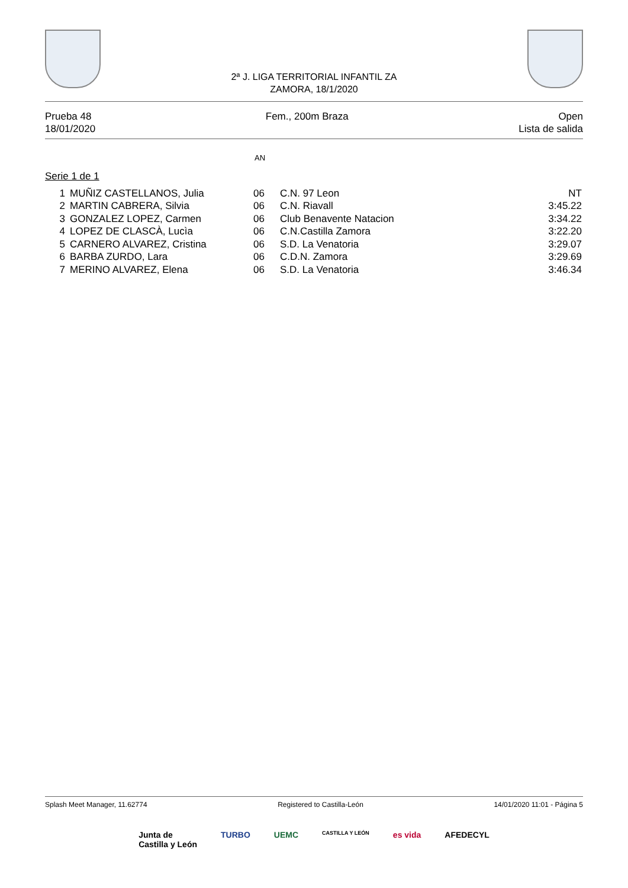2ª J. LIGA TERRITORIAL INFANTIL ZA
ZAMORA, 18/1/2020
Prueba 48
18/01/2020
Fem., 200m Braza Open
Lista de salida
AN
Serie 1 de 1
| 1 | MUÑIZ CASTELLANOS, Julia | 06 | C.N. 97 Leon | NT |
| 2 | MARTIN CABRERA, Silvia | 06 | C.N. Riavall | 3:45.22 |
| 3 | GONZALEZ LOPEZ, Carmen | 06 | Club Benavente Natacion | 3:34.22 |
| 4 | LOPEZ DE CLASCÀ, Lucìa | 06 | C.N.Castilla Zamora | 3:22.20 |
| 5 | CARNERO ALVAREZ, Cristina | 06 | S.D. La Venatoria | 3:29.07 |
| 6 | BARBA ZURDO, Lara | 06 | C.D.N. Zamora | 3:29.69 |
| 7 | MERINO ALVAREZ, Elena | 06 | S.D. La Venatoria | 3:46.34 |
Splash Meet Manager, 11.62774 Registered to Castilla-León 14/01/2020 11:01 - Página 5
Junta de
Castilla y León
TURBO UEMC
CASTILLA Y LEÓN
es vida AFEDECYL